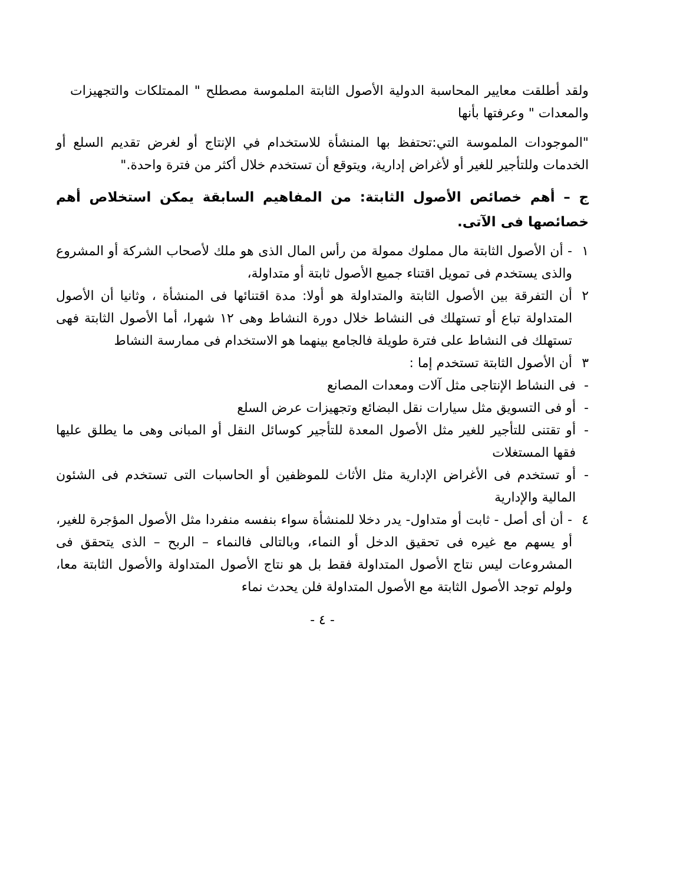ولقد أطلقت معايير المحاسبة الدولية الأصول الثابتة الملموسة مصطلح " الممتلكات والتجهيزات والمعدات " وعرفتها بأنها
"الموجودات الملموسة التي:تحتفظ بها المنشأة للاستخدام في الإنتاج أو لغرض تقديم السلع أو الخدمات وللتأجير للغير أو لأغراض إدارية، ويتوقع أن تستخدم خلال أكثر من فترة واحدة."
ج – أهم خصائص الأصول الثابتة: من المفاهيم السابقة يمكن استخلاص أهم خصائصها فى الآتى.
١ - أن الأصول الثابتة مال مملوك ممولة من رأس المال الذى هو ملك لأصحاب الشركة أو المشروع والذى يستخدم فى تمويل اقتناء جميع الأصول ثابتة أو متداولة،
٢ أن التفرقة بين الأصول الثابتة والمتداولة هو أولا: مدة اقتنائها فى المنشأة ، وثانيا أن الأصول المتداولة تباع أو تستهلك فى النشاط خلال دورة النشاط وهى ١٢ شهرا، أما الأصول الثابتة فهى تستهلك فى النشاط على فترة طويلة فالجامع بينهما هو الاستخدام فى ممارسة النشاط
٣ أن الأصول الثابتة تستخدم إما :
- فى النشاط الإنتاجى مثل آلات ومعدات المصانع
- أو فى التسويق مثل سيارات نقل البضائع وتجهيزات عرض السلع
- أو تقتنى للتأجير للغير مثل الأصول المعدة للتأجير كوسائل النقل أو المبانى وهى ما يطلق عليها فقها المستغلات
- أو تستخدم فى الأغراض الإدارية مثل الأثاث للموظفين أو الحاسبات التى تستخدم فى الشئون المالية والإدارية
٤ - أن أى أصل - ثابت أو متداول- يدر دخلا للمنشأة سواء بنفسه منفردا مثل الأصول المؤجرة للغير، أو يسهم مع غيره فى تحقيق الدخل أو النماء، وبالتالى فالنماء – الربح – الذى يتحقق فى المشروعات ليس نتاج الأصول المتداولة فقط بل هو نتاج الأصول المتداولة والأصول الثابتة معا، ولولم توجد الأصول الثابتة مع الأصول المتداولة فلن يحدث نماء
- ٤ -